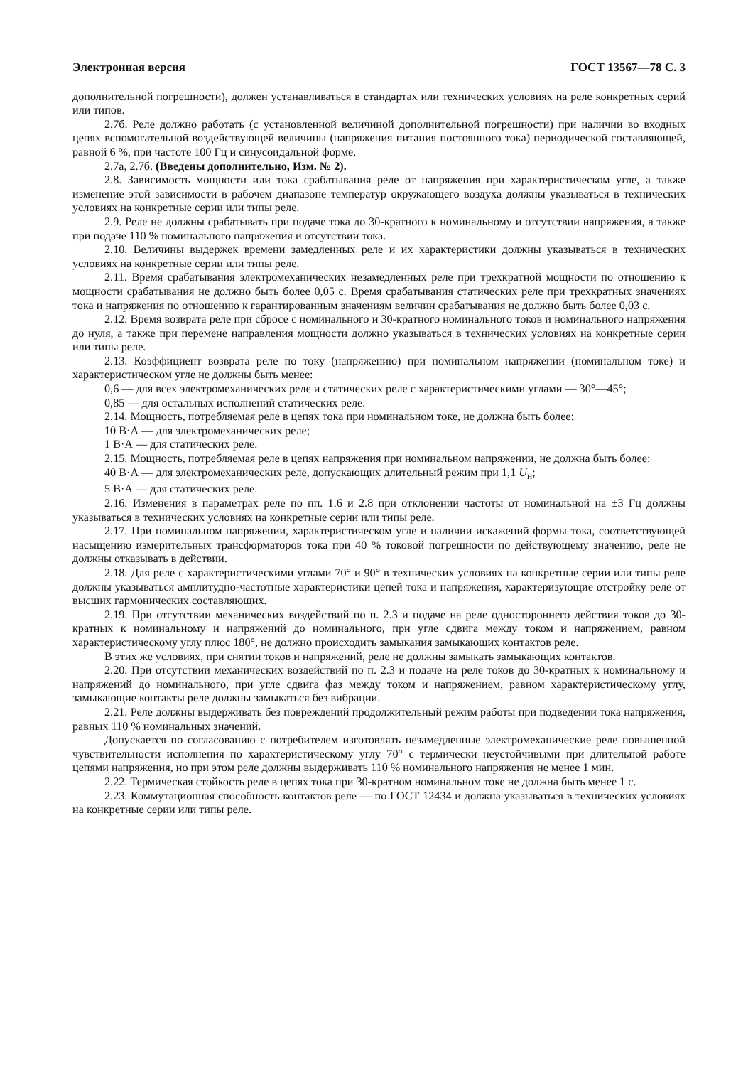Электронная версия ГОСТ 13567—78 С. 3
дополнительной погрешности), должен устанавливаться в стандартах или технических условиях на реле конкретных серий или типов.
2.7б. Реле должно работать (с установленной величиной дополнительной погрешности) при наличии во входных цепях вспомогательной воздействующей величины (напряжения питания постоянного тока) периодической составляющей, равной 6 %, при частоте 100 Гц и синусоидальной форме.
2.7а, 2.7б. (Введены дополнительно, Изм. № 2).
2.8. Зависимость мощности или тока срабатывания реле от напряжения при характеристическом угле, а также изменение этой зависимости в рабочем диапазоне температур окружающего воздуха должны указываться в технических условиях на конкретные серии или типы реле.
2.9. Реле не должны срабатывать при подаче тока до 30-кратного к номинальному и отсутствии напряжения, а также при подаче 110 % номинального напряжения и отсутствии тока.
2.10. Величины выдержек времени замедленных реле и их характеристики должны указываться в технических условиях на конкретные серии или типы реле.
2.11. Время срабатывания электромеханических незамедленных реле при трехкратной мощности по отношению к мощности срабатывания не должно быть более 0,05 с. Время срабатывания статических реле при трехкратных значениях тока и напряжения по отношению к гарантированным значениям величин срабатывания не должно быть более 0,03 с.
2.12. Время возврата реле при сбросе с номинального и 30-кратного номинального токов и номинального напряжения до нуля, а также при перемене направления мощности должно указываться в технических условиях на конкретные серии или типы реле.
2.13. Коэффициент возврата реле по току (напряжению) при номинальном напряжении (номинальном токе) и характеристическом угле не должны быть менее:
0,6 — для всех электромеханических реле и статических реле с характеристическими углами — 30°—45°;
0,85 — для остальных исполнений статических реле.
2.14. Мощность, потребляемая реле в цепях тока при номинальном токе, не должна быть более:
10 В·А — для электромеханических реле;
1 В·А — для статических реле.
2.15. Мощность, потребляемая реле в цепях напряжения при номинальном напряжении, не должна быть более:
40 В·А — для электромеханических реле, допускающих длительный режим при 1,1 U<sub>н</sub>;
5 В·А — для статических реле.
2.16. Изменения в параметрах реле по пп. 1.6 и 2.8 при отклонении частоты от номинальной на ±3 Гц должны указываться в технических условиях на конкретные серии или типы реле.
2.17. При номинальном напряжении, характеристическом угле и наличии искажений формы тока, соответствующей насыщению измерительных трансформаторов тока при 40 % токовой погрешности по действующему значению, реле не должны отказывать в действии.
2.18. Для реле с характеристическими углами 70° и 90° в технических условиях на конкретные серии или типы реле должны указываться амплитудно-частотные характеристики цепей тока и напряжения, характеризующие отстройку реле от высших гармонических составляющих.
2.19. При отсутствии механических воздействий по п. 2.3 и подаче на реле одностороннего действия токов до 30-кратных к номинальному и напряжений до номинального, при угле сдвига между током и напряжением, равном характеристическому углу плюс 180°, не должно происходить замыкания замыкающих контактов реле.
В этих же условиях, при снятии токов и напряжений, реле не должны замыкать замыкающих контактов.
2.20. При отсутствии механических воздействий по п. 2.3 и подаче на реле токов до 30-кратных к номинальному и напряжений до номинального, при угле сдвига фаз между током и напряжением, равном характеристическому углу, замыкающие контакты реле должны замыкаться без вибрации.
2.21. Реле должны выдерживать без повреждений продолжительный режим работы при подведении тока напряжения, равных 110 % номинальных значений.
Допускается по согласованию с потребителем изготовлять незамедленные электромеханические реле повышенной чувствительности исполнения по характеристическому углу 70° с термически неустойчивыми при длительной работе цепями напряжения, но при этом реле должны выдерживать 110 % номинального напряжения не менее 1 мин.
2.22. Термическая стойкость реле в цепях тока при 30-кратном номинальном токе не должна быть менее 1 с.
2.23. Коммутационная способность контактов реле — по ГОСТ 12434 и должна указываться в технических условиях на конкретные серии или типы реле.